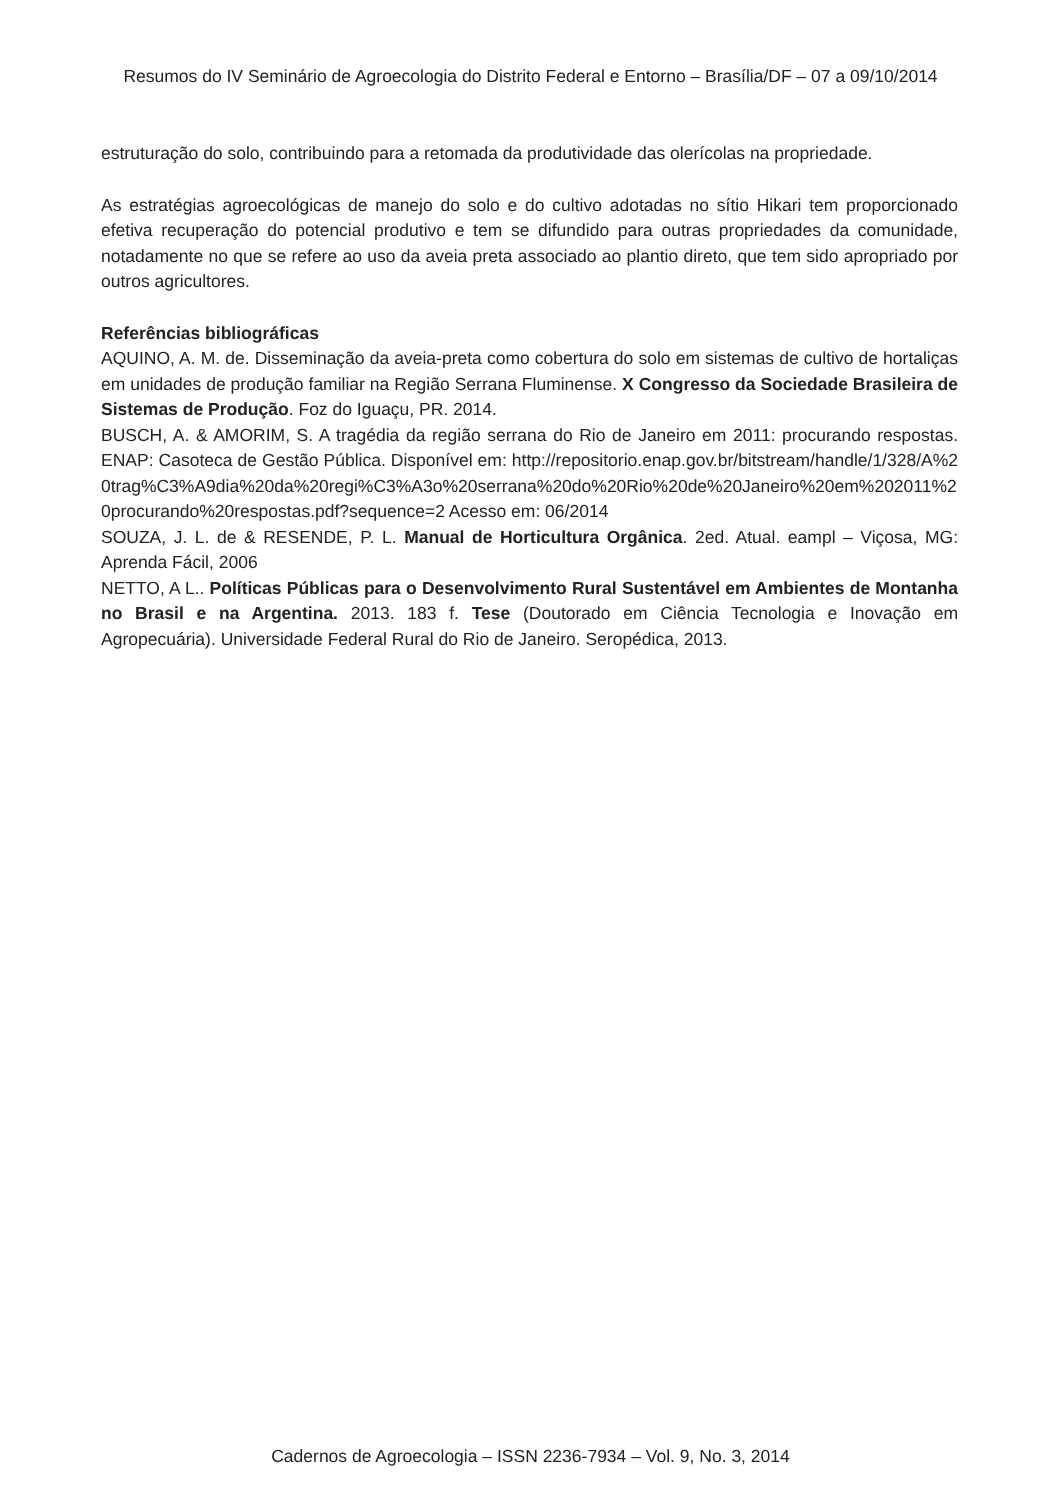Resumos do IV Seminário de Agroecologia do Distrito Federal e Entorno – Brasília/DF – 07 a 09/10/2014
estruturação do solo, contribuindo para a retomada da produtividade das olerícolas na propriedade.
As estratégias agroecológicas de manejo do solo e do cultivo adotadas no sítio Hikari tem proporcionado efetiva recuperação do potencial produtivo e tem se difundido para outras propriedades da comunidade, notadamente no que se refere ao uso da aveia preta associado ao plantio direto, que tem sido apropriado por outros agricultores.
Referências bibliográficas
AQUINO, A. M. de. Disseminação da aveia-preta como cobertura do solo em sistemas de cultivo de hortaliças em unidades de produção familiar na Região Serrana Fluminense. X Congresso da Sociedade Brasileira de Sistemas de Produção. Foz do Iguaçu, PR. 2014.
BUSCH, A. & AMORIM, S. A tragédia da região serrana do Rio de Janeiro em 2011: procurando respostas. ENAP: Casoteca de Gestão Pública. Disponível em: http://repositorio.enap.gov.br/bitstream/handle/1/328/A%20trag%C3%A9dia%20da%20regi%C3%A3o%20serrana%20do%20Rio%20de%20Janeiro%20em%202011%20procurando%20respostas.pdf?sequence=2 Acesso em: 06/2014
SOUZA, J. L. de & RESENDE, P. L. Manual de Horticultura Orgânica. 2ed. Atual. eampl – Viçosa, MG: Aprenda Fácil, 2006
NETTO, A L.. Políticas Públicas para o Desenvolvimento Rural Sustentável em Ambientes de Montanha no Brasil e na Argentina. 2013. 183 f. Tese (Doutorado em Ciência Tecnologia e Inovação em Agropecuária). Universidade Federal Rural do Rio de Janeiro. Seropédica, 2013.
Cadernos de Agroecologia – ISSN 2236-7934 – Vol. 9, No. 3, 2014